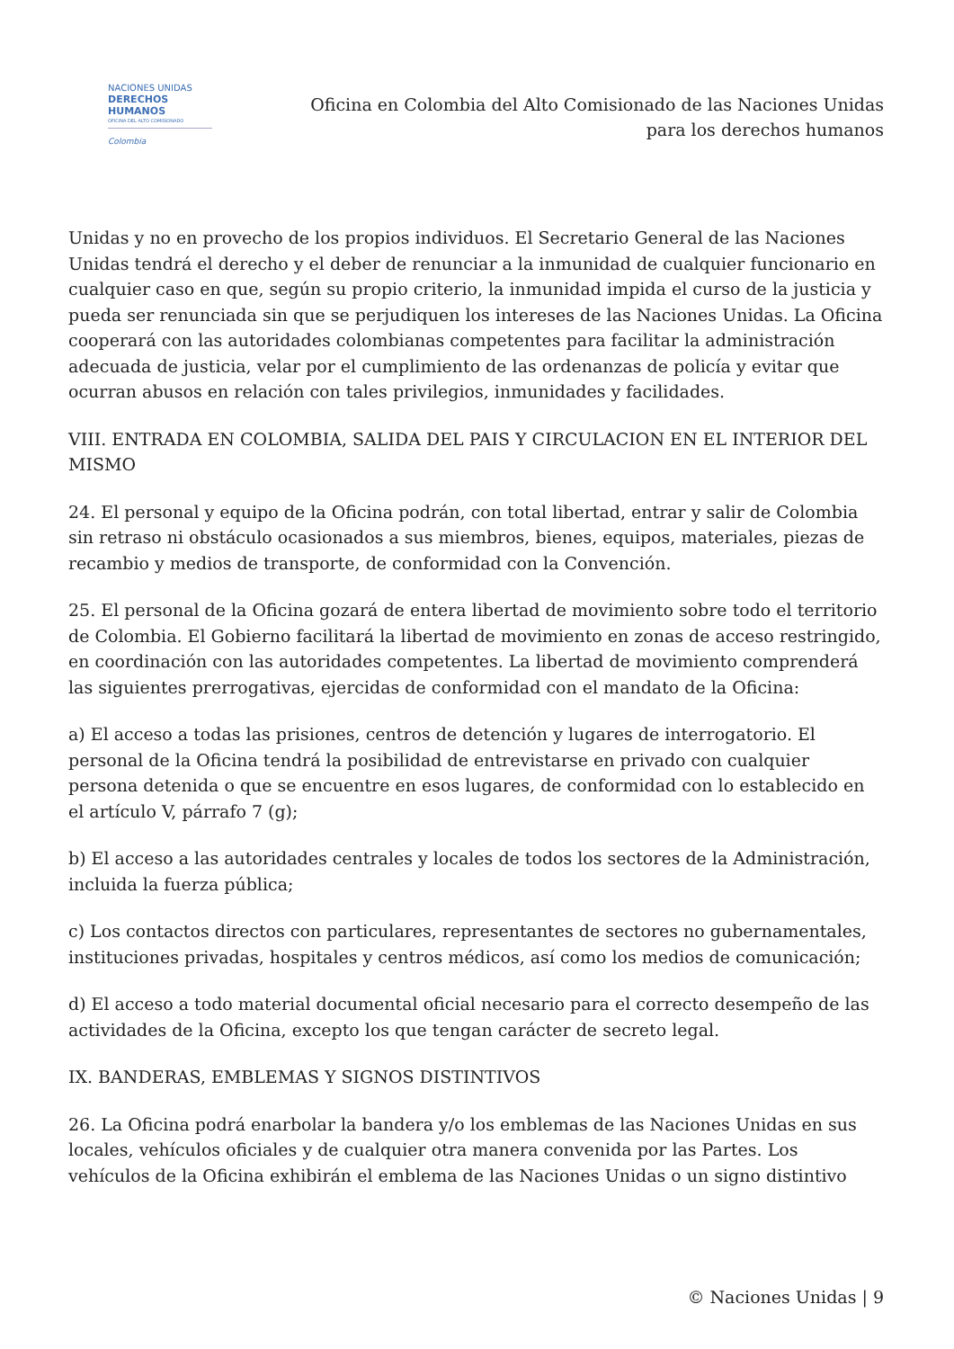NACIONES UNIDAS
DERECHOS HUMANOS
OFICINA DEL ALTO COMISIONADO
Colombia
Oficina en Colombia del Alto Comisionado de las Naciones Unidas
para los derechos humanos
Unidas y no en provecho de los propios individuos. El Secretario General de las Naciones Unidas tendrá el derecho y el deber de renunciar a la inmunidad de cualquier funcionario en cualquier caso en que, según su propio criterio, la inmunidad impida el curso de la justicia y pueda ser renunciada sin que se perjudiquen los intereses de las Naciones Unidas. La Oficina cooperará con las autoridades colombianas competentes para facilitar la administración adecuada de justicia, velar por el cumplimiento de las ordenanzas de policía y evitar que ocurran abusos en relación con tales privilegios, inmunidades y facilidades.
VIII. ENTRADA EN COLOMBIA, SALIDA DEL PAIS Y CIRCULACION EN EL INTERIOR DEL MISMO
24. El personal y equipo de la Oficina podrán, con total libertad, entrar y salir de Colombia sin retraso ni obstáculo ocasionados a sus miembros, bienes, equipos, materiales, piezas de recambio y medios de transporte, de conformidad con la Convención.
25. El personal de la Oficina gozará de entera libertad de movimiento sobre todo el territorio de Colombia. El Gobierno facilitará la libertad de movimiento en zonas de acceso restringido, en coordinación con las autoridades competentes. La libertad de movimiento comprenderá las siguientes prerrogativas, ejercidas de conformidad con el mandato de la Oficina:
a) El acceso a todas las prisiones, centros de detención y lugares de interrogatorio. El personal de la Oficina tendrá la posibilidad de entrevistarse en privado con cualquier persona detenida o que se encuentre en esos lugares, de conformidad con lo establecido en el artículo V, párrafo 7 (g);
b) El acceso a las autoridades centrales y locales de todos los sectores de la Administración, incluida la fuerza pública;
c) Los contactos directos con particulares, representantes de sectores no gubernamentales, instituciones privadas, hospitales y centros médicos, así como los medios de comunicación;
d) El acceso a todo material documental oficial necesario para el correcto desempeño de las actividades de la Oficina, excepto los que tengan carácter de secreto legal.
IX. BANDERAS, EMBLEMAS Y SIGNOS DISTINTIVOS
26. La Oficina podrá enarbolar la bandera y/o los emblemas de las Naciones Unidas en sus locales, vehículos oficiales y de cualquier otra manera convenida por las Partes. Los vehículos de la Oficina exhibirán el emblema de las Naciones Unidas o un signo distintivo
© Naciones Unidas | 9